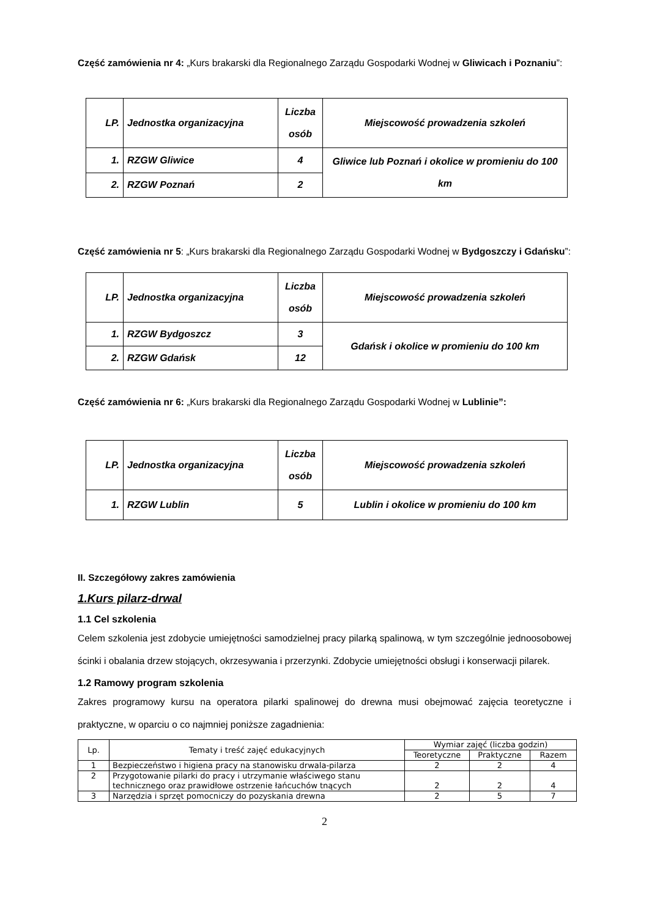Część zamówienia nr 4: „Kurs brakarski dla Regionalnego Zarządu Gospodarki Wodnej w Gliwicach i Poznaniu”:
| LP. | Jednostka organizacyjna | Liczba osób | Miejscowość prowadzenia szkoleń |
| --- | --- | --- | --- |
| 1. | RZGW Gliwice | 4 | Gliwice lub Poznań i okolice w promieniu do 100 km |
| 2. | RZGW Poznań | 2 | |
Część zamówienia nr 5: „Kurs brakarski dla Regionalnego Zarządu Gospodarki Wodnej w Bydgoszczy i Gdańsku”:
| LP. | Jednostka organizacyjna | Liczba osób | Miejscowość prowadzenia szkoleń |
| --- | --- | --- | --- |
| 1. | RZGW Bydgoszcz | 3 | Gdańsk i okolice w promieniu do 100 km |
| 2. | RZGW Gdańsk | 12 | |
Część zamówienia nr 6: „Kurs brakarski dla Regionalnego Zarządu Gospodarki Wodnej w Lublinie”:
| LP. | Jednostka organizacyjna | Liczba osób | Miejscowość prowadzenia szkoleń |
| --- | --- | --- | --- |
| 1. | RZGW Lublin | 5 | Lublin i okolice w promieniu do 100 km |
II. Szczegółowy zakres zamówienia
1.Kurs pilarz-drwal
1.1 Cel szkolenia
Celem szkolenia jest zdobycie umiejętności samodzielnej pracy pilarką spalinową, w tym szczególnie jednoosobowej ścinki i obalania drzew stojących, okrzesywania i przerzynki. Zdobycie umiejętności obsługi i konserwacji pilarek.
1.2 Ramowy program szkolenia
Zakres programowy kursu na operatora pilarki spalinowej do drewna musi obejmować zajęcia teoretyczne i praktyczne, w oparciu o co najmniej poniższe zagadnienia:
| Lp. | Tematy i treść zajęć edukacyjnych | Wymiar zajęć (liczba godzin) | | |
| --- | --- | --- | --- | --- |
| | | Teoretyczne | Praktyczne | Razem |
| 1 | Bezpieczeństwo i higiena pracy na stanowisku drwala-pilarza | 2 | 2 | 4 |
| 2 | Przygotowanie pilarki do pracy i utrzymanie właściwego stanu technicznego oraz prawidłowe ostrzenie łańcuchów tnących | 2 | 2 | 4 |
| 3 | Narzędzia i sprzęt pomocniczy do pozyskania drewna | 2 | 5 | 7 |
2